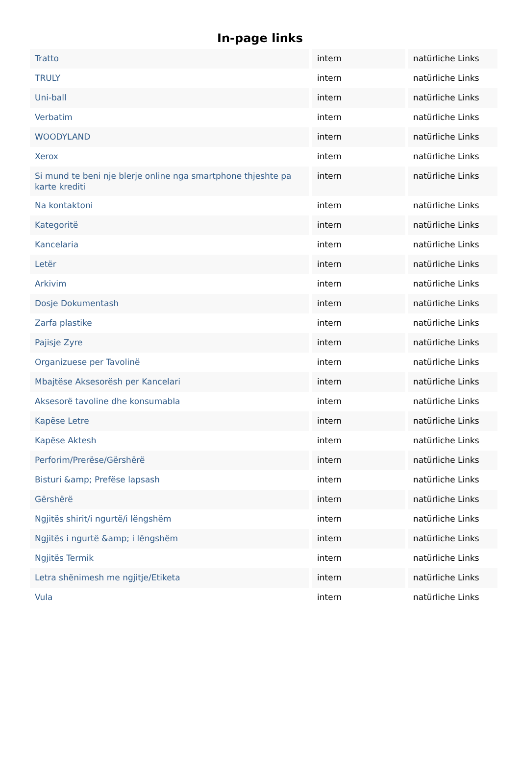In-page links
| Tratto | intern | natürliche Links |
| TRULY | intern | natürliche Links |
| Uni-ball | intern | natürliche Links |
| Verbatim | intern | natürliche Links |
| WOODYLAND | intern | natürliche Links |
| Xerox | intern | natürliche Links |
| Si mund te beni nje blerje online nga smartphone thjeshte pa karte krediti | intern | natürliche Links |
| Na kontaktoni | intern | natürliche Links |
| Kategoritë | intern | natürliche Links |
| Kancelaria | intern | natürliche Links |
| Letër | intern | natürliche Links |
| Arkivim | intern | natürliche Links |
| Dosje Dokumentash | intern | natürliche Links |
| Zarfa plastike | intern | natürliche Links |
| Pajisje Zyre | intern | natürliche Links |
| Organizuese per Tavolinë | intern | natürliche Links |
| Mbajtëse Aksesorësh per Kancelari | intern | natürliche Links |
| Aksesorë tavoline dhe konsumabla | intern | natürliche Links |
| Kapëse Letre | intern | natürliche Links |
| Kapëse Aktesh | intern | natürliche Links |
| Perforim/Prerëse/Gërshërë | intern | natürliche Links |
| Bisturi &amp; Prefëse lapsash | intern | natürliche Links |
| Gërshërë | intern | natürliche Links |
| Ngjitës shirit/i ngurtë/i lëngshëm | intern | natürliche Links |
| Ngjitës i ngurtë &amp; i lëngshëm | intern | natürliche Links |
| Ngjitës Termik | intern | natürliche Links |
| Letra shënimesh me ngjitje/Etiketa | intern | natürliche Links |
| Vula | intern | natürliche Links |